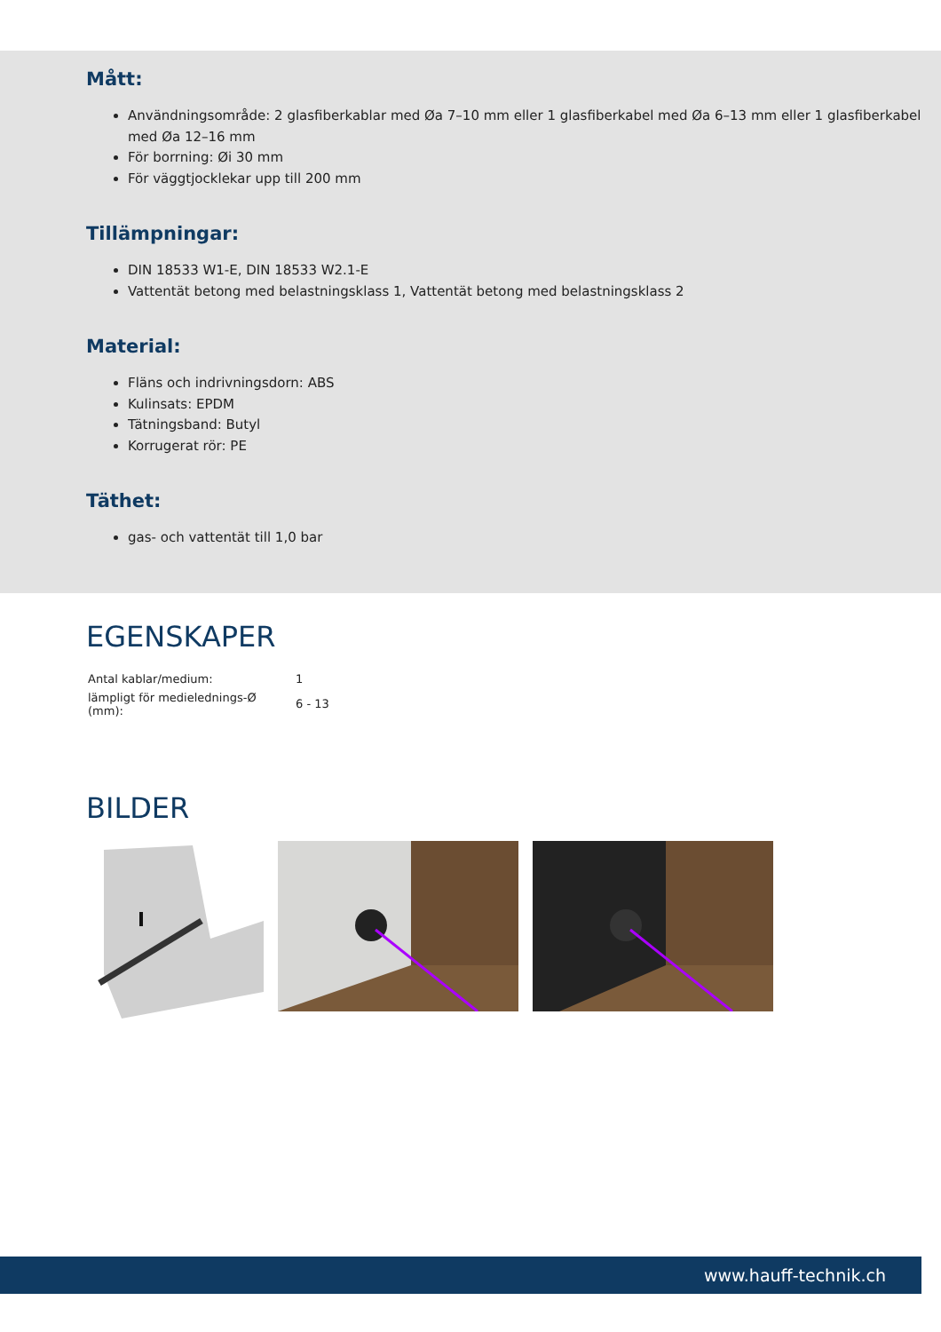Mått:
Användningsområde: 2 glasfiberkablar med Øa 7–10 mm eller 1 glasfiberkabel med Øa 6–13 mm eller 1 glasfiberkabel med Øa 12–16 mm
För borrning: Øi 30 mm
För väggtjocklekar upp till 200 mm
Tillämpningar:
DIN 18533 W1-E, DIN 18533 W2.1-E
Vattentät betong med belastningsklass 1, Vattentät betong med belastningsklass 2
Material:
Fläns och indrivningsdorn: ABS
Kulinsats: EPDM
Tätningsband: Butyl
Korrugerat rör: PE
Täthet:
gas- och vattentät till 1,0 bar
EGENSKAPER
| Antal kablar/medium: | 1 |
| lämpligt för medielednings-Ø (mm): | 6 - 13 |
BILDER
www.hauff-technik.ch